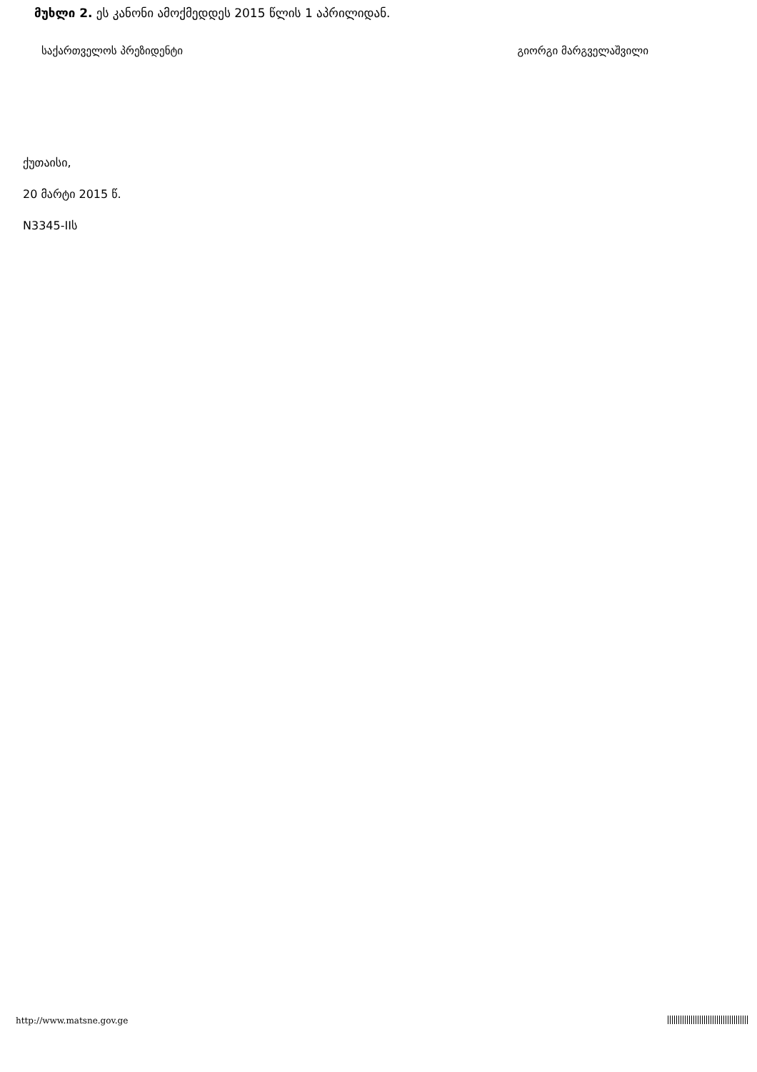მუხლი 2. ეს კანონი ამოქმედდეს 2015 წლის 1 აპრილიდან.
საქართველოს პრეზიდენტი გიორგი მარგველაშვილი
ქუთაისი,
20 მარტი 2015 წ.
N3345-IIს
http://www.matsne.gov.ge